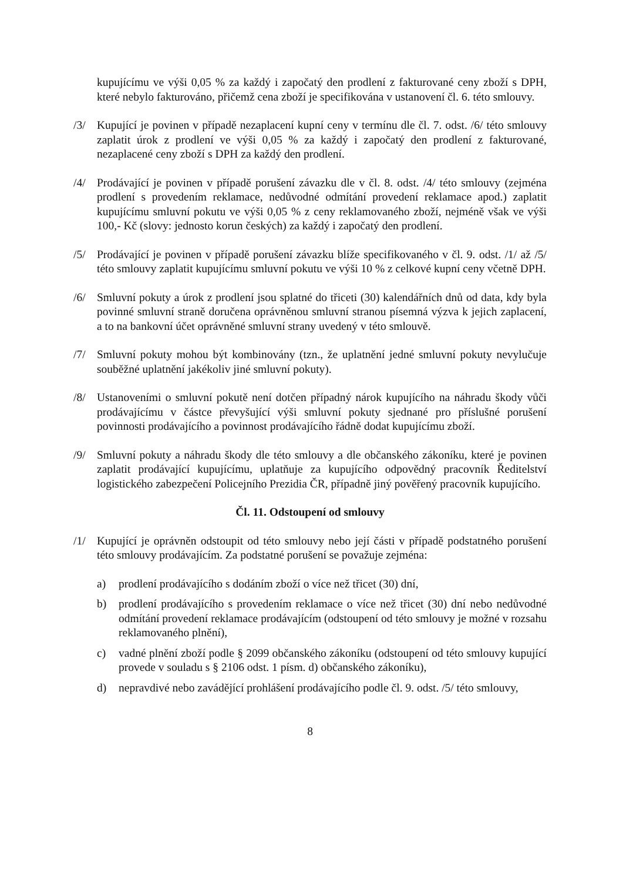kupujícímu ve výši 0,05 % za každý i započatý den prodlení z fakturované ceny zboží s DPH, které nebylo fakturováno, přičemž cena zboží je specifikována v ustanovení čl. 6. této smlouvy.
/3/ Kupující je povinen v případě nezaplacení kupní ceny v termínu dle čl. 7. odst. /6/ této smlouvy zaplatit úrok z prodlení ve výši 0,05 % za každý i započatý den prodlení z fakturované, nezaplacené ceny zboží s DPH za každý den prodlení.
/4/ Prodávající je povinen v případě porušení závazku dle v čl. 8. odst. /4/ této smlouvy (zejména prodlení s provedením reklamace, nedůvodné odmítání provedení reklamace apod.) zaplatit kupujícímu smluvní pokutu ve výši 0,05 % z ceny reklamovaného zboží, nejméně však ve výši 100,- Kč (slovy: jednosto korun českých) za každý i započatý den prodlení.
/5/ Prodávající je povinen v případě porušení závazku blíže specifikovaného v čl. 9. odst. /1/ až /5/ této smlouvy zaplatit kupujícímu smluvní pokutu ve výši 10 % z celkové kupní ceny včetně DPH.
/6/ Smluvní pokuty a úrok z prodlení jsou splatné do třiceti (30) kalendářních dnů od data, kdy byla povinné smluvní straně doručena oprávněnou smluvní stranou písemná výzva k jejich zaplacení, a to na bankovní účet oprávněné smluvní strany uvedený v této smlouvě.
/7/ Smluvní pokuty mohou být kombinovány (tzn., že uplatnění jedné smluvní pokuty nevylučuje souběžné uplatnění jakékoliv jiné smluvní pokuty).
/8/ Ustanoveními o smluvní pokutě není dotčen případný nárok kupujícího na náhradu škody vůči prodávajícímu v částce převyšující výši smluvní pokuty sjednané pro příslušné porušení povinnosti prodávajícího a povinnost prodávajícího řádně dodat kupujícímu zboží.
/9/ Smluvní pokuty a náhradu škody dle této smlouvy a dle občanského zákoníku, které je povinen zaplatit prodávající kupujícímu, uplatňuje za kupujícího odpovědný pracovník Ředitelství logistického zabezpečení Policejního Prezidia ČR, případně jiný pověřený pracovník kupujícího.
Čl. 11. Odstoupení od smlouvy
/1/ Kupující je oprávněn odstoupit od této smlouvy nebo její části v případě podstatného porušení této smlouvy prodávajícím. Za podstatné porušení se považuje zejména:
a) prodlení prodávajícího s dodáním zboží o více než třicet (30) dní,
b) prodlení prodávajícího s provedením reklamace o více než třicet (30) dní nebo nedůvodné odmítání provedení reklamace prodávajícím (odstoupení od této smlouvy je možné v rozsahu reklamovaného plnění),
c) vadné plnění zboží podle § 2099 občanského zákoníku (odstoupení od této smlouvy kupující provede v souladu s § 2106 odst. 1 písm. d) občanského zákoníku),
d) nepravdivé nebo zavádějící prohlášení prodávajícího podle čl. 9. odst. /5/ této smlouvy,
8